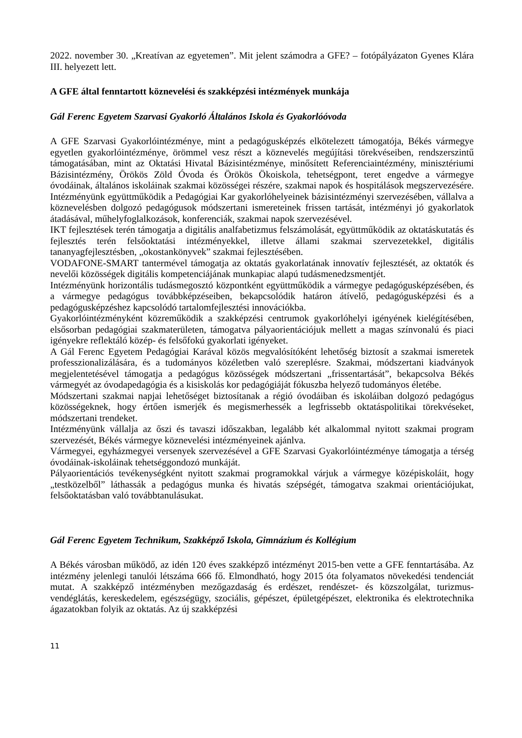2022. november 30. „Kreatívan az egyetemen”. Mit jelent számodra a GFE? – fotópályázaton Gyenes Klára III. helyezett lett.
A GFE által fenntartott köznevelési és szakképzési intézmények munkája
Gál Ferenc Egyetem Szarvasi Gyakorló Általános Iskola és Gyakorlóóvoda
A GFE Szarvasi Gyakorlóintézménye, mint a pedagógusképzés elkötelezett támogatója, Békés vármegye egyetlen gyakorlóintézménye, örömmel vesz részt a köznevelés megújítási törekvéseiben, rendszerszintű támogatásában, mint az Oktatási Hivatal Bázisintézménye, minősített Referenciaintézmény, minisztériumi Bázisintézmény, Örökös Zöld Óvoda és Örökös Ökoiskola, tehetségpont, teret engedve a vármegye óvodáinak, általános iskoláinak szakmai közösségei részére, szakmai napok és hospitálások megszervezésére. Intézményünk együttműködik a Pedagógiai Kar gyakorlóhelyeinek bázisintézményi szervezésében, vállalva a köznevelésben dolgozó pedagógusok módszertani ismereteinek frissen tartását, intézményi jó gyakorlatok átadásával, műhelyfoglalkozások, konferenciák, szakmai napok szervezésével.
IKT fejlesztések terén támogatja a digitális analfabetizmus felszámolását, együttműködik az oktatáskutatás és fejlesztés terén felsőoktatási intézményekkel, illetve állami szakmai szervezetekkel, digitális tananyagfejlesztésben, „okostankönyvek” szakmai fejlesztésében.
VODAFONE-SMART tantermével támogatja az oktatás gyakorlatának innovatív fejlesztését, az oktatók és nevelői közösségek digitális kompetenciájának munkapiac alapú tudásmenedzsmentjét.
Intézményünk horizontális tudásmegosztó központként együttműködik a vármegye pedagógusképzésében, és a vármegye pedagógus továbbképzéseiben, bekapcsolódik határon átívelő, pedagógusképzési és a pedagógusképzéshez kapcsolódó tartalomfejlesztési innovációkba.
Gyakorlóintézményként közreműködik a szakképzési centrumok gyakorlóhelyi igényének kielégítésében, elsősorban pedagógiai szakmaterületen, támogatva pályaorientációjuk mellett a magas színvonalú és piaci igényekre reflektáló közép- és felsőfokú gyakorlati igényeket.
A Gál Ferenc Egyetem Pedagógiai Karával közös megvalósítóként lehetőség biztosít a szakmai ismeretek professzionalizálására, és a tudományos közéletben való szereplésre. Szakmai, módszertani kiadványok megjelentetésével támogatja a pedagógus közösségek módszertani „frissentartását”, bekapcsolva Békés vármegyét az óvodapedagógia és a kisiskolás kor pedagógiáját fókuszba helyező tudományos életébe.
Módszertani szakmai napjai lehetőséget biztosítanak a régió óvodáiban és iskoláiban dolgozó pedagógus közösségeknek, hogy értően ismerjék és megismerhessék a legfrissebb oktatáspolitikai törekvéseket, módszertani trendeket.
Intézményünk vállalja az őszi és tavaszi időszakban, legalább két alkalommal nyitott szakmai program szervezését, Békés vármegye köznevelési intézményeinek ajánlva.
Vármegyei, egyházmegyei versenyek szervezésével a GFE Szarvasi Gyakorlóintézménye támogatja a térség óvodáinak-iskoláinak tehetséggondozó munkáját.
Pályaorientációs tevékenységként nyitott szakmai programokkal várjuk a vármegye középiskoláit, hogy „testközelből” láthassák a pedagógus munka és hivatás szépségét, támogatva szakmai orientációjukat, felsőoktatásban való továbbtanulásukat.
Gál Ferenc Egyetem Technikum, Szakképző Iskola, Gimnázium és Kollégium
A Békés városban működő, az idén 120 éves szakképző intézményt 2015-ben vette a GFE fenntartásába. Az intézmény jelenlegi tanulói létszáma 666 fő. Elmondható, hogy 2015 óta folyamatos növekedési tendenciát mutat. A szakképző intézményben mezőgazdaság és erdészet, rendészet- és közszolgálat, turizmus-vendéglátás, kereskedelem, egészségügy, szociális, gépészet, épületgépészet, elektronika és elektrotechnika ágazatokban folyik az oktatás. Az új szakképzési
11